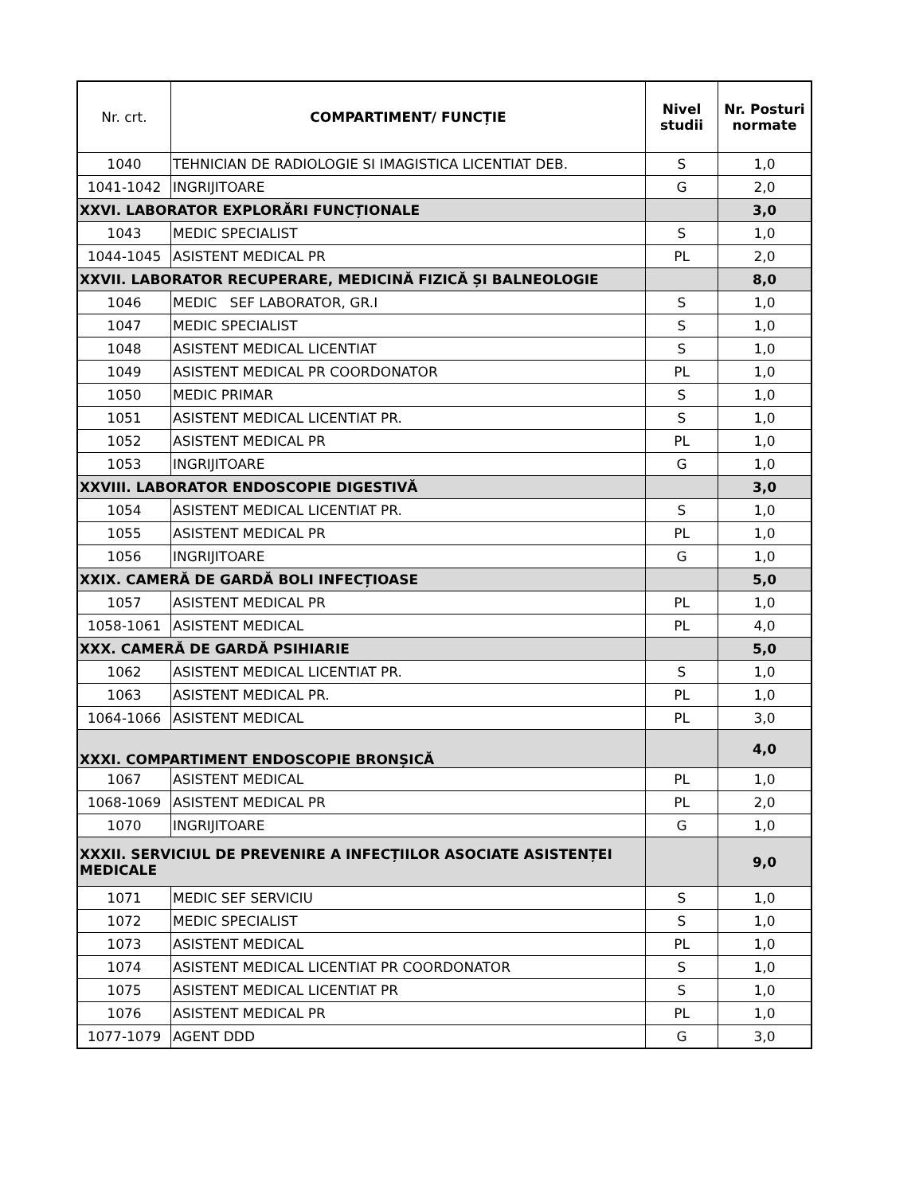| Nr. crt. | COMPARTIMENT/ FUNCȚIE | Nivel studii | Nr. Posturi normate |
| --- | --- | --- | --- |
| 1040 | TEHNICIAN DE RADIOLOGIE SI IMAGISTICA LICENTIAT DEB. | S | 1,0 |
| 1041-1042 | INGRIJITOARE | G | 2,0 |
| XXVI. LABORATOR EXPLORĂRI FUNCȚIONALE | | | 3,0 |
| 1043 | MEDIC SPECIALIST | S | 1,0 |
| 1044-1045 | ASISTENT MEDICAL PR | PL | 2,0 |
| XXVII. LABORATOR RECUPERARE, MEDICINĂ FIZICĂ ȘI BALNEOLOGIE | | | 8,0 |
| 1046 | MEDIC SEF LABORATOR, GR.I | S | 1,0 |
| 1047 | MEDIC SPECIALIST | S | 1,0 |
| 1048 | ASISTENT MEDICAL LICENTIAT | S | 1,0 |
| 1049 | ASISTENT MEDICAL PR COORDONATOR | PL | 1,0 |
| 1050 | MEDIC PRIMAR | S | 1,0 |
| 1051 | ASISTENT MEDICAL LICENTIAT PR. | S | 1,0 |
| 1052 | ASISTENT MEDICAL PR | PL | 1,0 |
| 1053 | INGRIJITOARE | G | 1,0 |
| XXVIII. LABORATOR ENDOSCOPIE DIGESTIVĂ | | | 3,0 |
| 1054 | ASISTENT MEDICAL LICENTIAT PR. | S | 1,0 |
| 1055 | ASISTENT MEDICAL PR | PL | 1,0 |
| 1056 | INGRIJITOARE | G | 1,0 |
| XXIX. CAMERĂ DE GARDĂ BOLI INFECȚIOASE | | | 5,0 |
| 1057 | ASISTENT MEDICAL PR | PL | 1,0 |
| 1058-1061 | ASISTENT MEDICAL | PL | 4,0 |
| XXX. CAMERĂ DE GARDĂ PSIHIARIE | | | 5,0 |
| 1062 | ASISTENT MEDICAL LICENTIAT PR. | S | 1,0 |
| 1063 | ASISTENT MEDICAL PR. | PL | 1,0 |
| 1064-1066 | ASISTENT MEDICAL | PL | 3,0 |
| XXXI. COMPARTIMENT ENDOSCOPIE BRONȘICĂ | | | 4,0 |
| 1067 | ASISTENT MEDICAL | PL | 1,0 |
| 1068-1069 | ASISTENT MEDICAL PR | PL | 2,0 |
| 1070 | INGRIJITOARE | G | 1,0 |
| XXXII. SERVICIUL DE PREVENIRE A INFECȚIILOR ASOCIATE ASISTENȚEI MEDICALE | | | 9,0 |
| 1071 | MEDIC SEF SERVICIU | S | 1,0 |
| 1072 | MEDIC SPECIALIST | S | 1,0 |
| 1073 | ASISTENT MEDICAL | PL | 1,0 |
| 1074 | ASISTENT MEDICAL LICENTIAT PR COORDONATOR | S | 1,0 |
| 1075 | ASISTENT MEDICAL LICENTIAT PR | S | 1,0 |
| 1076 | ASISTENT MEDICAL PR | PL | 1,0 |
| 1077-1079 | AGENT DDD | G | 3,0 |